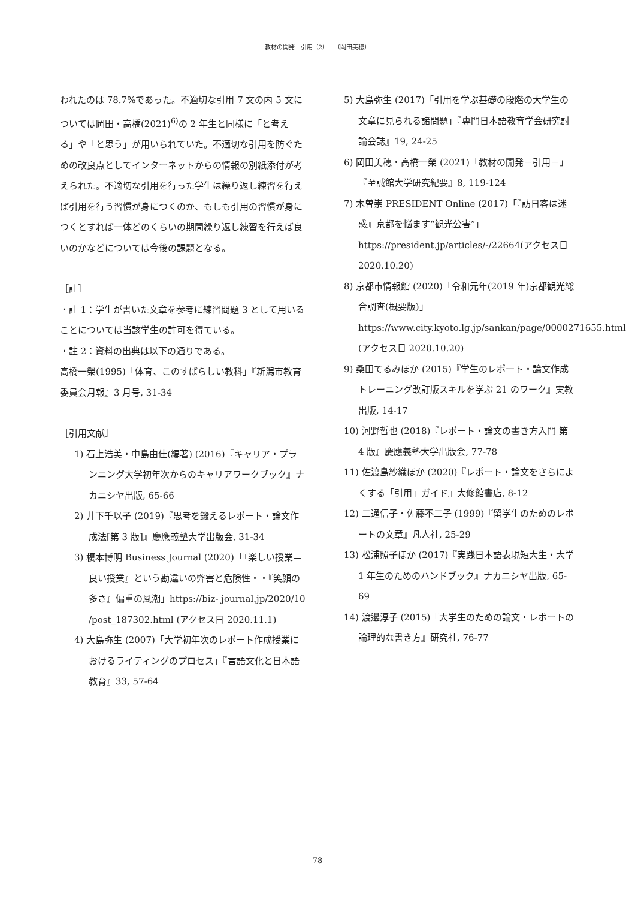教材の開発－引用（2）－（岡田美穂）
われたのは 78.7%であった。不適切な引用 7 文の内 5 文については岡田・高橋(2021)<sup>6)</sup>の 2 年生と同様に「と考える」や「と思う」が用いられていた。不適切な引用を防ぐための改良点としてインターネットからの情報の別紙添付が考えられた。不適切な引用を行った学生は繰り返し練習を行えば引用を行う習慣が身につくのか、もしも引用の習慣が身につくとすれば一体どのくらいの期間繰り返し練習を行えば良いのかなどについては今後の課題となる。
［註］
・註 1：学生が書いた文章を参考に練習問題 3 として用いることについては当該学生の許可を得ている。
・註 2：資料の出典は以下の通りである。
高橋一榮(1995)「体育、このすばらしい教科」『新潟市教育委員会月報』3 月号, 31-34
［引用文献］
1) 石上浩美・中島由佳(編著) (2016)『キャリア・プランニング大学初年次からのキャリアワークブック』ナカニシヤ出版, 65-66
2) 井下千以子 (2019)『思考を鍛えるレポート・論文作成法[第 3 版]』慶應義塾大学出版会, 31-34
3) 榎本博明 Business Journal (2020)「『楽しい授業＝良い授業』という勘違いの弊害と危険性・・『笑顔の多さ』偏重の風潮」https://biz- journal.jp/2020/10 /post_187302.html (アクセス日 2020.11.1)
4) 大島弥生 (2007)「大学初年次のレポート作成授業におけるライティングのプロセス」『言語文化と日本語教育』33, 57-64
5) 大島弥生 (2017)「引用を学ぶ基礎の段階の大学生の文章に見られる諸問題」『専門日本語教育学会研究討論会誌』19, 24-25
6) 岡田美穂・高橋一榮 (2021)「教材の開発－引用－」『至誠館大学研究紀要』8, 119-124
7) 木曽崇 PRESIDENT Online (2017)「『訪日客は迷惑』京都を悩ます“観光公害”」https://president.jp/articles/-/22664(アクセス日 2020.10.20)
8) 京都市情報館 (2020)「令和元年(2019 年)京都観光総合調査(概要版)」https://www.city.kyoto.lg.jp/sankan/page/0000271655.html (アクセス日 2020.10.20)
9) 桑田てるみほか (2015)『学生のレポート・論文作成トレーニング改訂版スキルを学ぶ 21 のワーク』実教出版, 14-17
10) 河野哲也 (2018)『レポート・論文の書き方入門 第 4 版』慶應義塾大学出版会, 77-78
11) 佐渡島紗織ほか (2020)『レポート・論文をさらによくする「引用」ガイド』大修館書店, 8-12
12) 二通信子・佐藤不二子 (1999)『留学生のためのレポートの文章』凡人社, 25-29
13) 松浦照子ほか (2017)『実践日本語表現短大生・大学 1 年生のためのハンドブック』ナカニシヤ出版, 65-69
14) 渡邊淳子 (2015)『大学生のための論文・レポートの論理的な書き方』研究社, 76-77
78